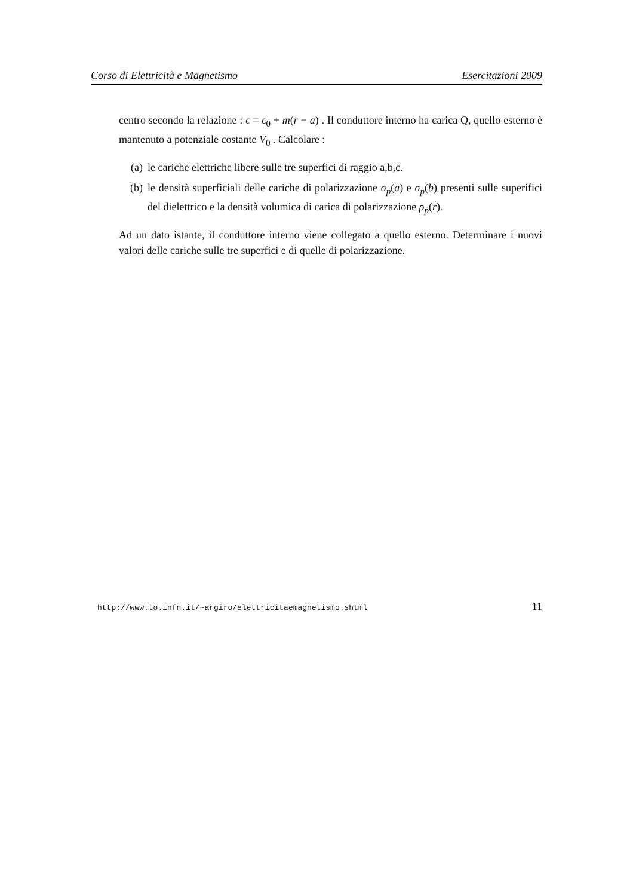Corso di Elettricità e Magnetismo Esercitazioni 2009
centro secondo la relazione : ϵ = ϵ<sub>0</sub> + m(r − a) . Il conduttore interno ha carica Q, quello esterno è mantenuto a potenziale costante V<sub>0</sub> . Calcolare :
(a) le cariche elettriche libere sulle tre superfici di raggio a,b,c.
(b) le densità superficiali delle cariche di polarizzazione σ<sub>p</sub>(a) e σ<sub>p</sub>(b) presenti sulle superifici del dielettrico e la densità volumica di carica di polarizzazione ρ<sub>p</sub>(r).
Ad un dato istante, il conduttore interno viene collegato a quello esterno. Determinare i nuovi valori delle cariche sulle tre superfici e di quelle di polarizzazione.
http://www.to.infn.it/∼argiro/elettricitaemagnetismo.shtml 11